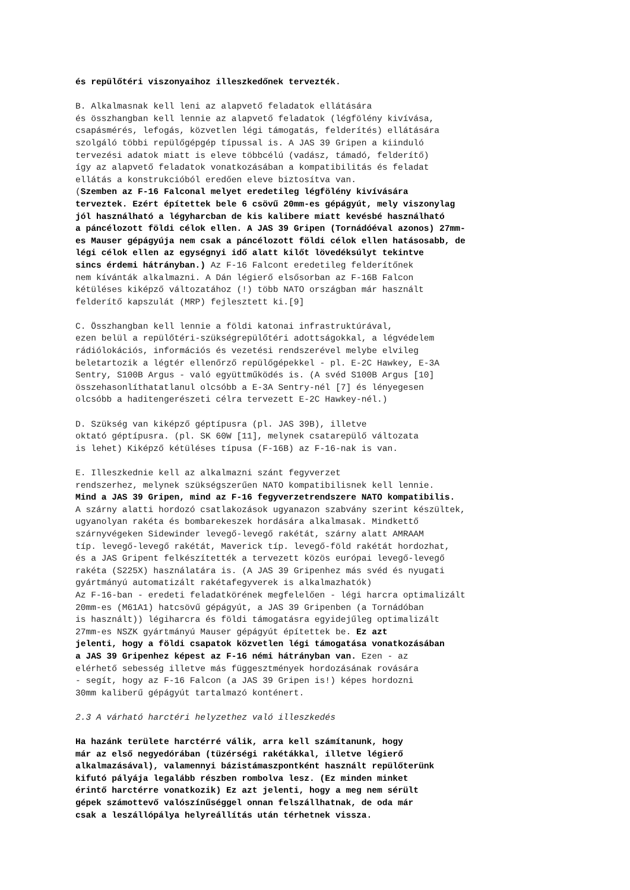és repülőtéri viszonyaihoz illeszkedőnek tervezték. B. Alkalmasnak kell leni az alapvető feladatok ellátására és összhangban kell lennie az alapvető feladatok (légfölény kivívása, csapásmérés, lefogás, közvetlen légi támogatás, felderítés) ellátására szolgáló többi repülőgépgép típussal is. A JAS 39 Gripen a kiinduló tervezési adatok miatt is eleve többcélú (vadász, támadó, felderítő) így az alapvető feladatok vonatkozásában a kompatibilitás és feladat ellátás a konstrukcióból eredően eleve biztosítva van. (Szemben az F-16 Falconal melyet eredetileg légfölény kivívására terveztek. Ezért építettek bele 6 csövű 20mm-es gépágyút, mely viszonylag jól használható a légyharcban de kis kalibere miatt kevésbé használható a páncélozott földi célok ellen. A JAS 39 Gripen (Tornádóéval azonos) 27mm- es Mauser gépágyúja nem csak a páncélozott földi célok ellen hatásosabb, de légi célok ellen az egységnyi idő alatt kilőt lövedéksúlyt tekintve sincs érdemi hátrányban.) Az F-16 Falcont eredetileg felderítőnek nem kívánták alkalmazni. A Dán légierő elsősorban az F-16B Falcon kétüléses kiképző változatához (!) több NATO országban már használt felderítő kapszulát (MRP) fejlesztett ki.[9] C. Összhangban kell lennie a földi katonai infrastruktúrával, ezen belül a repülőtéri-szükségrepülőtéri adottságokkal, a légvédelem rádiólokációs, információs és vezetési rendszerével melybe elvileg beletartozik a légtér ellenőrző repülőgépekkel - pl. E-2C Hawkey, E-3A Sentry, S100B Argus - való együttműködés is. (A svéd S100B Argus [10] összehasonlíthatatlanul olcsóbb a E-3A Sentry-nél [7] és lényegesen olcsóbb a haditengerészeti célra tervezett E-2C Hawkey-nél.) D. Szükség van kiképző géptípusra (pl. JAS 39B), illetve oktató géptípusra. (pl. SK 60W [11], melynek csatarepülő változata is lehet) Kiképző kétüléses típusa (F-16B) az F-16-nak is van. E. Illeszkednie kell az alkalmazni szánt fegyverzet rendszerhez, melynek szükségszerűen NATO kompatibilisnek kell lennie. Mind a JAS 39 Gripen, mind az F-16 fegyverzetrendszere NATO kompatibilis. A szárny alatti hordozó csatlakozások ugyanazon szabvány szerint készültek, ugyanolyan rakéta és bombarekeszek hordására alkalmasak. Mindkettő szárnyvégeken Sidewinder levegő-levegő rakétát, szárny alatt AMRAAM típ. levegő-levegő rakétát, Maverick típ. levegő-föld rakétát hordozhat, és a JAS Gripent felkészítették a tervezett közös európai levegő-levegő rakéta (S225X) használatára is. (A JAS 39 Gripenhez más svéd és nyugati gyártmányú automatizált rakétafegyverek is alkalmazhatók) Az F-16-ban - eredeti feladatkörének megfelelően - légi harcra optimalizált 20mm-es (M61A1) hatcsövű gépágyút, a JAS 39 Gripenben (a Tornádóban is használt)) légiharcra és földi támogatásra egyidejűleg optimalizált 27mm-es NSZK gyártmányú Mauser gépágyút építettek be. Ez azt jelenti, hogy a földi csapatok közvetlen légi támogatása vonatkozásában a JAS 39 Gripenhez képest az F-16 némi hátrányban van. Ezen - az elérhető sebesség illetve más függesztmények hordozásának rovására - segít, hogy az F-16 Falcon (a JAS 39 Gripen is!) képes hordozni 30mm kaliberű gépágyút tartalmazó konténert. 2.3 A várható harctéri helyzethez való illeszkedés Ha hazánk területe harctérré válik, arra kell számítanunk, hogy már az első negyedórában (tüzérségi rakétákkal, illetve légierő alkalmazásával), valamennyi bázistámaszpontként használt repülőterünk kifutó pályája legalább részben rombolva lesz. (Ez minden minket érintő harctérre vonatkozik) Ez azt jelenti, hogy a meg nem sérült gépek számottevő valószínűséggel onnan felszállhatnak, de oda már csak a leszállópálya helyreállítás után térhetnek vissza.